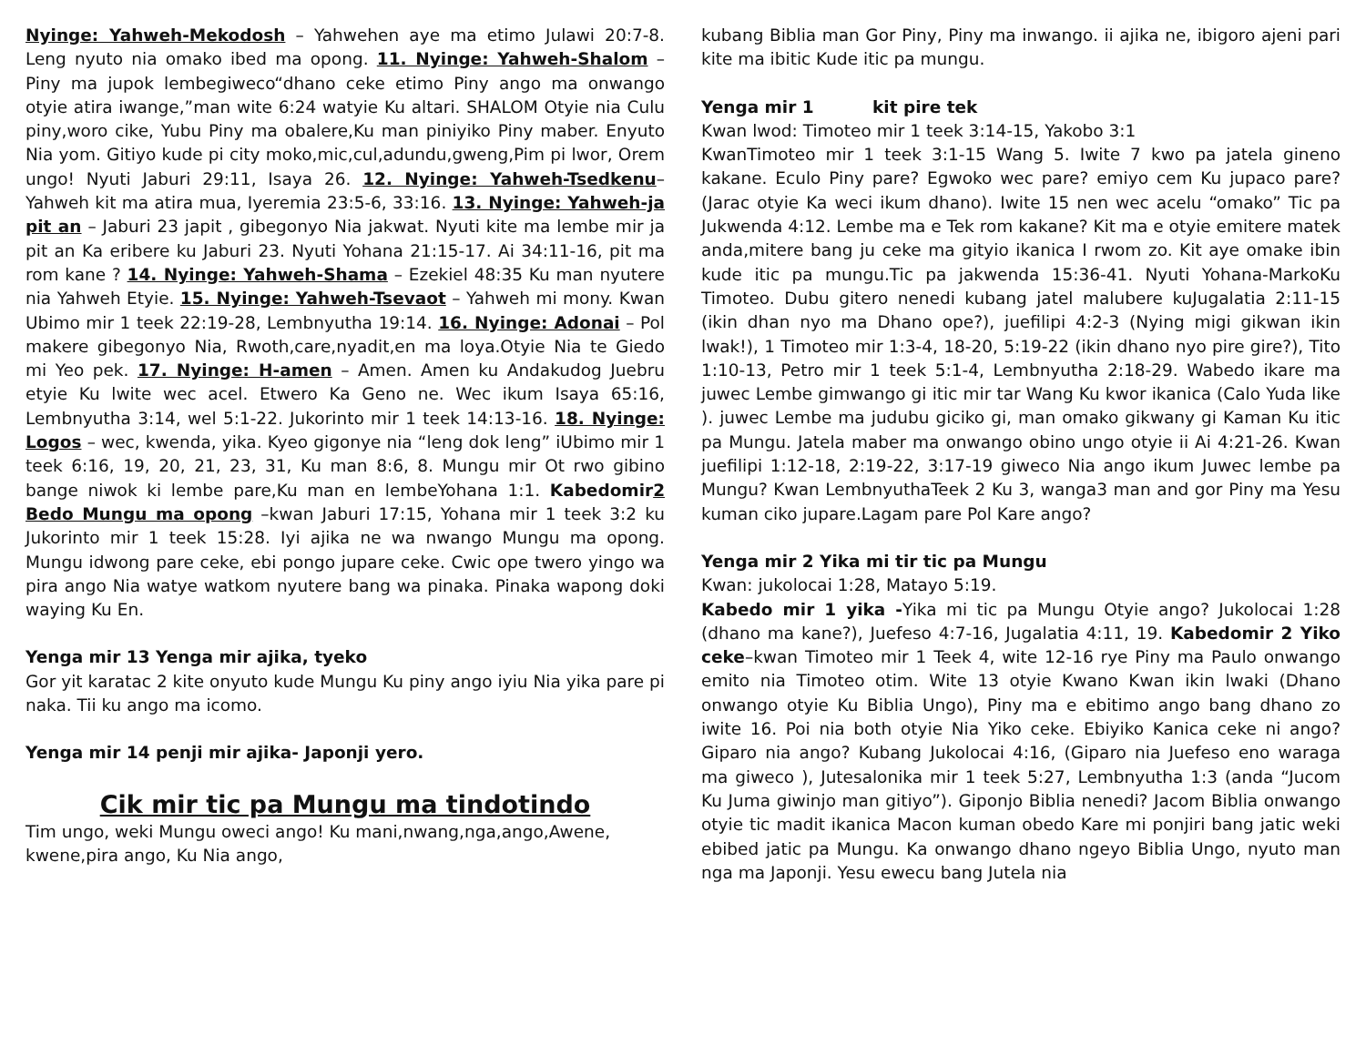Nyinge: Yahweh-Mekodosh – Yahwehen aye ma etimo Julawi 20:7-8. Leng nyuto nia omako ibed ma opong. 11. Nyinge: Yahweh-Shalom – Piny ma jupok lembegiweco“dhano ceke etimo Piny ango ma onwango otyie atira iwange,”man wite 6:24 watyie Ku altari. SHALOM Otyie nia Culu piny,woro cike, Yubu Piny ma obalere,Ku man piniyiko Piny maber. Enyuto Nia yom. Gitiyo kude pi city moko,mic,cul,adundu,gweng,Pim pi lwor, Orem ungo! Nyuti Jaburi 29:11, Isaya 26. 12. Nyinge: Yahweh-Tsedkenu– Yahweh kit ma atira mua, Iyeremia 23:5-6, 33:16. 13. Nyinge: Yahweh-ja pit an – Jaburi 23 japit , gibegonyo Nia jakwat. Nyuti kite ma lembe mir ja pit an Ka eribere ku Jaburi 23. Nyuti Yohana 21:15-17. Ai 34:11-16, pit ma rom kane ? 14. Nyinge: Yahweh-Shama – Ezekiel 48:35 Ku man nyutere nia Yahweh Etyie. 15. Nyinge: Yahweh-Tsevaot – Yahweh mi mony. Kwan Ubimo mir 1 teek 22:19-28, Lembnyutha 19:14. 16. Nyinge: Adonai – Pol makere gibegonyo Nia, Rwoth,care,nyadit,en ma loya.Otyie Nia te Giedo mi Yeo pek. 17. Nyinge: H-amen – Amen. Amen ku Andakudog Juebru etyie Ku lwite wec acel. Etwero Ka Geno ne. Wec ikum Isaya 65:16, Lembnyutha 3:14, wel 5:1-22. Jukorinto mir 1 teek 14:13-16. 18. Nyinge: Logos – wec, kwenda, yika. Kyeo gigonye nia “leng dok leng” iUbimo mir 1 teek 6:16, 19, 20, 21, 23, 31, Ku man 8:6, 8. Mungu mir Ot rwo gibino bange niwok ki lembe pare,Ku man en lembeYohana 1:1. Kabedomir2 Bedo Mungu ma opong –kwan Jaburi 17:15, Yohana mir 1 teek 3:2 ku Jukorinto mir 1 teek 15:28. Iyi ajika ne wa nwango Mungu ma opong. Mungu idwong pare ceke, ebi pongo jupare ceke. Cwic ope twero yingo wa pira ango Nia watye watkom nyutere bang wa pinaka. Pinaka wapong doki waying Ku En.
Yenga mir 13 Yenga mir ajika, tyeko
Gor yit karatac 2 kite onyuto kude Mungu Ku piny ango iyiu Nia yika pare pi naka. Tii ku ango ma icomo.
Yenga mir 14 penji mir ajika- Japonji yero.
Cik mir tic pa Mungu ma tindotindo
Tim ungo, weki Mungu oweci ango! Ku mani,nwang,nga,ango,Awene, kwene,pira ango, Ku Nia ango,
kubang Biblia man Gor Piny, Piny ma inwango. ii ajika ne, ibigoro ajeni pari kite ma ibitic Kude itic pa mungu.
Yenga mir 1 kit pire tek
Kwan lwod: Timoteo mir 1 teek 3:14-15, Yakobo 3:1
KwanTimoteo mir 1 teek 3:1-15 Wang 5. Iwite 7 kwo pa jatela gineno kakane. Eculo Piny pare? Egwoko wec pare? emiyo cem Ku jupaco pare? (Jarac otyie Ka weci ikum dhano). Iwite 15 nen wec acelu “omako” Tic pa Jukwenda 4:12. Lembe ma e Tek rom kakane? Kit ma e otyie emitere matek anda,mitere bang ju ceke ma gityio ikanica I rwom zo. Kit aye omake ibin kude itic pa mungu.Tic pa jakwenda 15:36-41. Nyuti Yohana-MarkoKu Timoteo. Dubu gitero nenedi kubang jatel malubere kuJugalatia 2:11-15 (ikin dhan nyo ma Dhano ope?), juefilipi 4:2-3 (Nying migi gikwan ikin lwak!), 1 Timoteo mir 1:3-4, 18-20, 5:19-22 (ikin dhano nyo pire gire?), Tito 1:10-13, Petro mir 1 teek 5:1-4, Lembnyutha 2:18-29. Wabedo ikare ma juwec Lembe gimwango gi itic mir tar Wang Ku kwor ikanica (Calo Yuda like ). juwec Lembe ma judubu giciko gi, man omako gikwany gi Kaman Ku itic pa Mungu. Jatela maber ma onwango obino ungo otyie ii Ai 4:21-26. Kwan juefilipi 1:12-18, 2:19-22, 3:17-19 giweco Nia ango ikum Juwec lembe pa Mungu? Kwan LembnyuthaTeek 2 Ku 3, wanga3 man and gor Piny ma Yesu kuman ciko jupare.Lagam pare Pol Kare ango?
Yenga mir 2 Yika mi tir tic pa Mungu
Kwan: jukolocai 1:28, Matayo 5:19.
Kabedo mir 1 yika -Yika mi tic pa Mungu Otyie ango? Jukolocai 1:28 (dhano ma kane?), Juefeso 4:7-16, Jugalatia 4:11, 19. Kabedomir 2 Yiko ceke–kwan Timoteo mir 1 Teek 4, wite 12-16 rye Piny ma Paulo onwango emito nia Timoteo otim. Wite 13 otyie Kwano Kwan ikin lwaki (Dhano onwango otyie Ku Biblia Ungo), Piny ma e ebitimo ango bang dhano zo iwite 16. Poi nia both otyie Nia Yiko ceke. Ebiyiko Kanica ceke ni ango? Giparo nia ango? Kubang Jukolocai 4:16, (Giparo nia Juefeso eno waraga ma giweco ), Jutesalonika mir 1 teek 5:27, Lembnyutha 1:3 (anda “Jucom Ku Juma giwinjo man gitiyo”). Giponjo Biblia nenedi? Jacom Biblia onwango otyie tic madit ikanica Macon kuman obedo Kare mi ponjiri bang jatic weki ebibed jatic pa Mungu. Ka onwango dhano ngeyo Biblia Ungo, nyuto man nga ma Japonji. Yesu ewecu bang Jutela nia